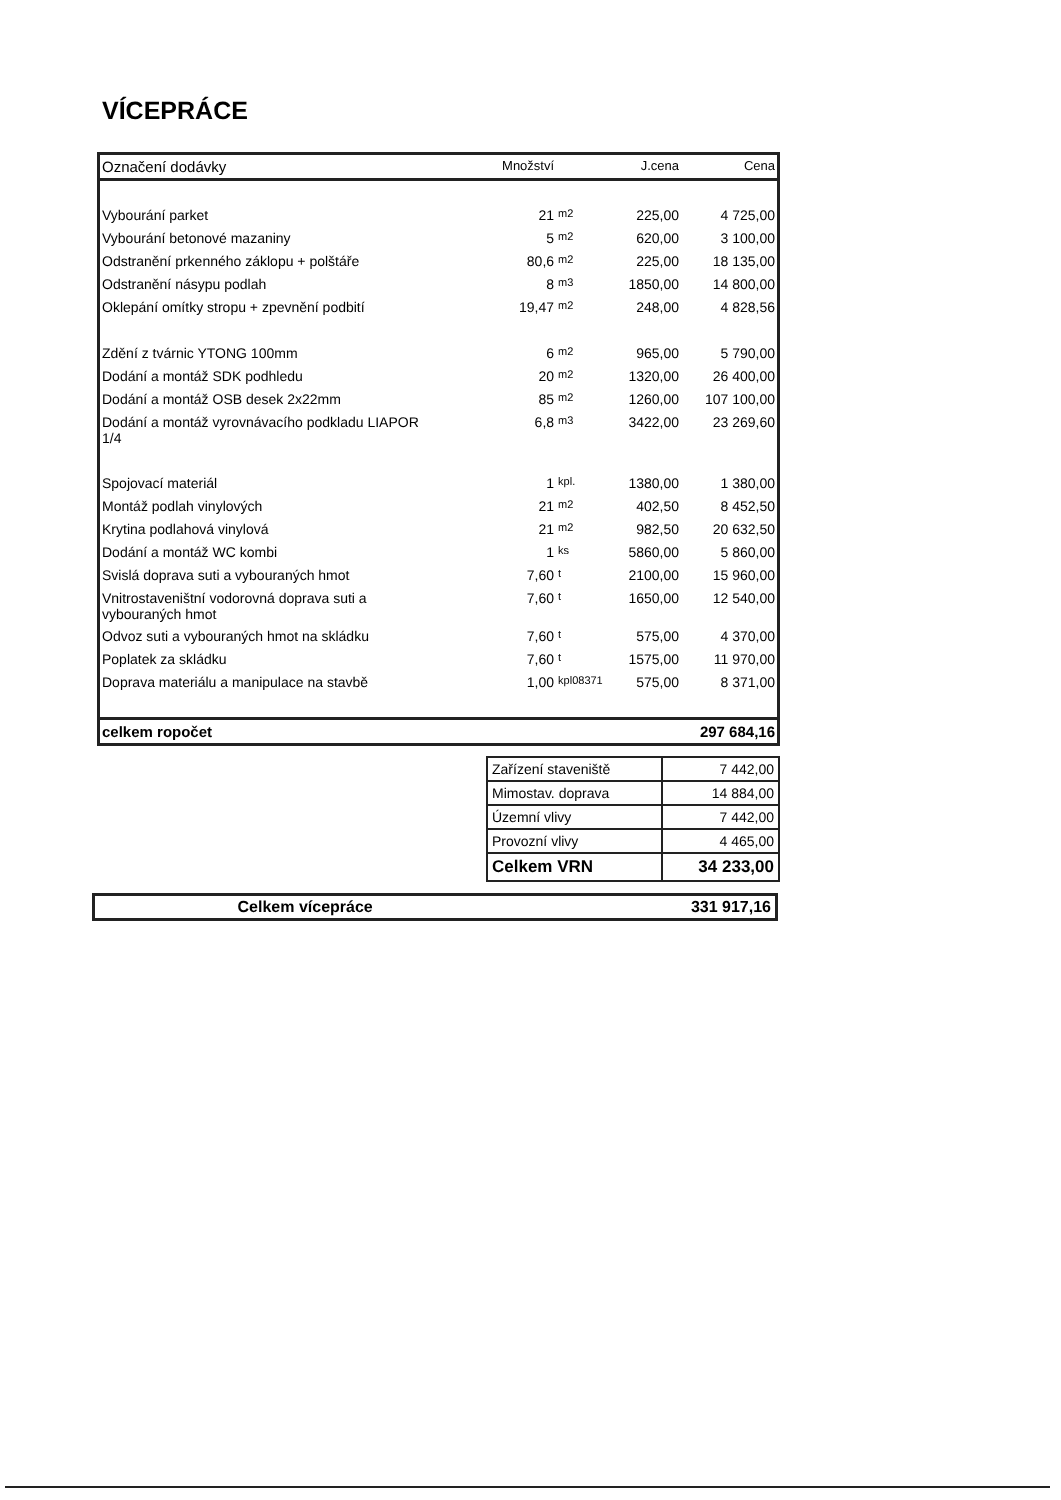VÍCEPRÁCE
| Označení dodávky | Množství | | J.cena | Cena |
| --- | --- | --- | --- | --- |
| Vybourání parket | 21 | m2 | 225,00 | 4 725,00 |
| Vybourání betonové mazaniny | 5 | m2 | 620,00 | 3 100,00 |
| Odstranění prkenného záklopu + polštáře | 80,6 | m2 | 225,00 | 18 135,00 |
| Odstranění násypu podlah | 8 | m3 | 1850,00 | 14 800,00 |
| Oklepání omítky stropu + zpevnění podbití | 19,47 | m2 | 248,00 | 4 828,56 |
| Zdění z tvárnic YTONG 100mm | 6 | m2 | 965,00 | 5 790,00 |
| Dodání a montáž SDK podhledu | 20 | m2 | 1320,00 | 26 400,00 |
| Dodání a montáž OSB desek 2x22mm | 85 | m2 | 1260,00 | 107 100,00 |
| Dodání a montáž vyrovnávacího podkladu LIAPOR 1/4 | 6,8 | m3 | 3422,00 | 23 269,60 |
| Spojovací materiál | 1 | kpl. | 1380,00 | 1 380,00 |
| Montáž podlah vinylových | 21 | m2 | 402,50 | 8 452,50 |
| Krytina podlahová vinylová | 21 | m2 | 982,50 | 20 632,50 |
| Dodání a montáž WC kombi | 1 | ks | 5860,00 | 5 860,00 |
| Svislá doprava suti a vybouraných hmot | 7,60 | t | 2100,00 | 15 960,00 |
| Vnitrostaveništní vodorovná doprava suti a vybouraných hmot | 7,60 | t | 1650,00 | 12 540,00 |
| Odvoz suti a vybouraných hmot na skládku | 7,60 | t | 575,00 | 4 370,00 |
| Poplatek za skládku | 7,60 | t | 1575,00 | 11 970,00 |
| Doprava materiálu a manipulace na stavbě | 1,00 | kpl08371 | 575,00 | 8 371,00 |
| celkem ropočet | | | | 297 684,16 |
| Zařízení staveniště | 7 442,00 |
| Mimostav. doprava | 14 884,00 |
| Územní vlivy | 7 442,00 |
| Provozní vlivy | 4 465,00 |
| Celkem VRN | 34 233,00 |
| Celkem vícepráce | 331 917,16 |